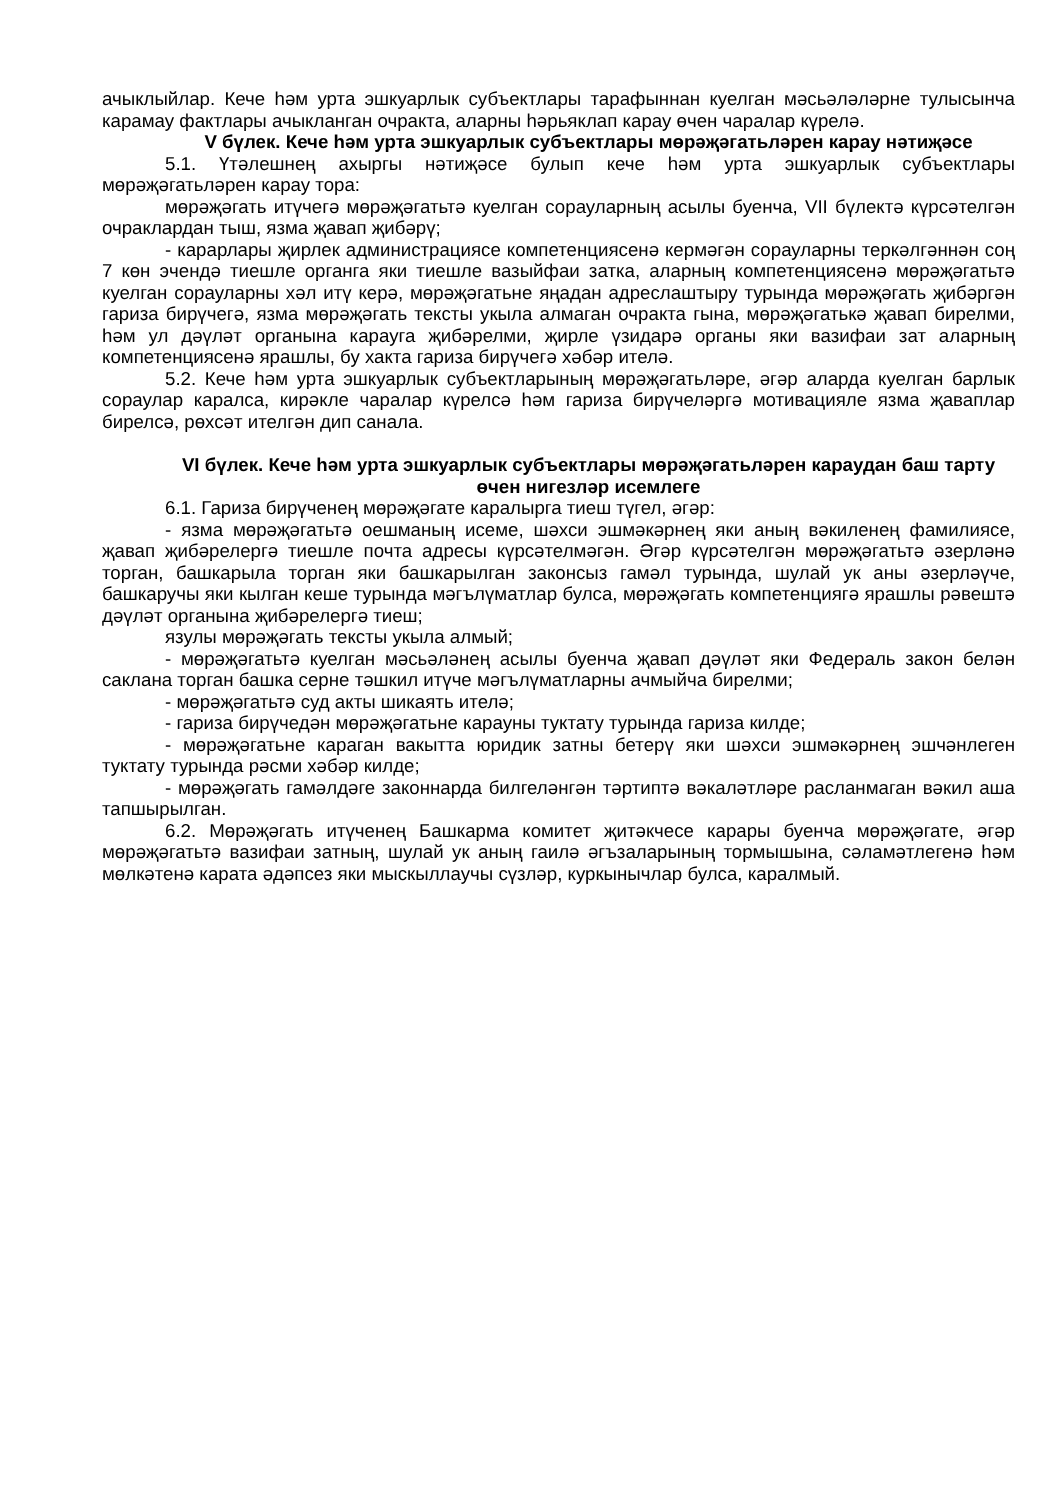ачыклыйлар. Кече һәм урта эшкуарлык субъектлары тарафыннан куелган мәсьәләләрне тулысынча карамау фактлары ачыкланган очракта, аларны һәрьяклап карау өчен чаралар күрелә.
V бүлек. Кече һәм урта эшкуарлык субъектлары мөрәҗәгатьләрен карау нәтиҗәсе
5.1. Үтәлешнең ахыргы нәтиҗәсе булып кече һәм урта эшкуарлык субъектлары мөрәҗәгатьләрен карау тора:
мөрәҗәгать итүчегә мөрәҗәгатьтә куелган сорауларның асылы буенча, VII бүлектә күрсәтелгән очраклардан тыш, язма җавап җибәрү;
- карарлары җирлек администрациясе компетенциясенә кермәгән сорауларны теркәлгәннән соң 7 көн эчендә тиешле органга яки тиешле вазыйфаи затка, аларның компетенциясенә мөрәҗәгатьтә куелган сорауларны хәл итү керә, мөрәҗәгатьне яңадан адреслаштыру турында мөрәҗәгать җибәргән гариза бирүчегә, язма мөрәҗәгать тексты укыла алмаган очракта гына, мөрәҗәгатькә җавап бирелми, һәм ул дәүләт органына карауга җибәрелми, җирле үзидарә органы яки вазифаи зат аларның компетенциясенә ярашлы, бу хакта гариза бирүчегә хәбәр ителә.
5.2. Кече һәм урта эшкуарлык субъектларының мөрәҗәгатьләре, әгәр аларда куелган барлык сораулар каралса, кирәкле чаралар күрелсә һәм гариза бирүчеләргә мотивацияле язма җаваплар бирелсә, рөхсәт ителгән дип санала.
VI бүлек. Кече һәм урта эшкуарлык субъектлары мөрәҗәгатьләрен караудан баш тарту өчен нигезләр исемлеге
6.1. Гариза бирүченең мөрәҗәгате каралырга тиеш түгел, әгәр:
- язма мөрәҗәгатьтә оешманың исеме, шәхси эшмәкәрнең яки аның вәкиленең фамилиясе, җавап җибәрелергә тиешле почта адресы күрсәтелмәгән. Әгәр күрсәтелгән мөрәҗәгатьтә әзерләнә торган, башкарыла торган яки башкарылган законсыз гамәл турында, шулай ук аны әзерләүче, башкаручы яки кылган кеше турында мәгълүматлар булса, мөрәҗәгать компетенциягә ярашлы рәвештә дәүләт органына җибәрелергә тиеш;
язулы мөрәҗәгать тексты укыла алмый;
- мөрәҗәгатьтә куелган мәсьәләнең асылы буенча җавап дәүләт яки Федераль закон белән саклана торган башка серне тәшкил итүче мәгълүматларны ачмыйча бирелми;
- мөрәҗәгатьтә суд акты шикаять ителә;
- гариза бирүчедән мөрәҗәгатьне карауны туктату турында гариза килде;
- мөрәҗәгатьне караган вакытта юридик затны бетерү яки шәхси эшмәкәрнең эшчәнлеген туктату турында рәсми хәбәр килде;
- мөрәҗәгать гамәлдәге законнарда билгеләнгән тәртиптә вәкаләтләре расланмаган вәкил аша тапшырылган.
6.2. Мөрәҗәгать итүченең Башкарма комитет җитәкчесе карары буенча мөрәҗәгате, әгәр мөрәҗәгатьтә вазифаи затның, шулай ук аның гаилә әгъзаларының тормышына, сәламәтлегенә һәм мөлкәтенә карата әдәпсез яки мыскыллаучы сүзләр, куркынычлар булса, каралмый.